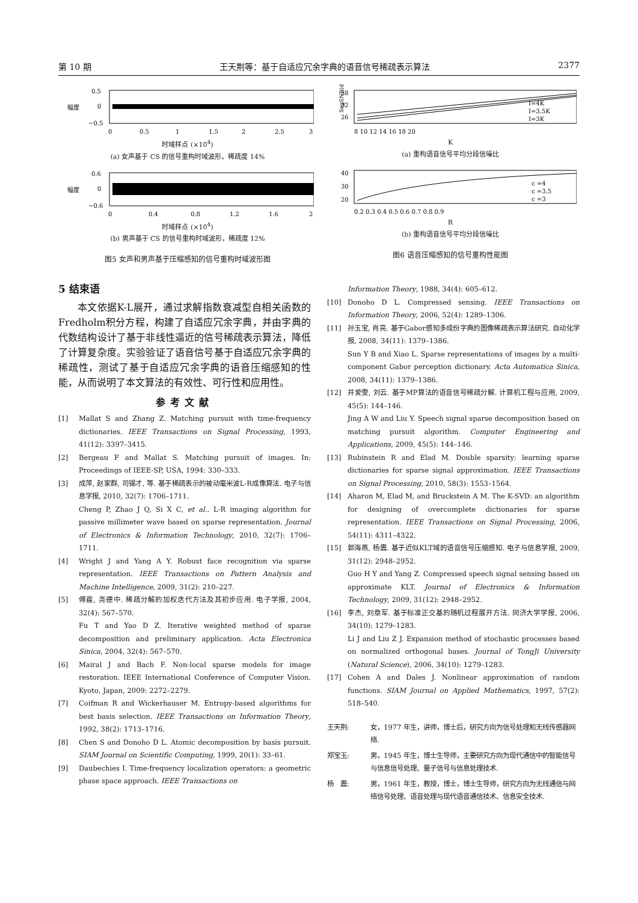第 10 期 王天荆等：基于自适应冗余字典的语音信号稀疏表示算法 2377
幅度
0.5
0
−0.5
0
0.5
1
1.5
2
2.5
3
时域样点 (×10<sup>4</sup>)
(a) 女声基于 CS 的信号重构时域波形，稀疏度 14%
幅度
0.6
0
−0.6
0
0.4
0.8
1.2
1.6
2
时域样点 (×10<sup>4</sup>)
(b) 男声基于 CS 的信号重构时域波形，稀疏度 12%
图5 女声和男声基于压缩感知的信号重构时域波形图
SegSNR(dB)
38
32
26
I=4K
I=3.5K
I=3K
8 10 12 14 16 18 20
K
(a) 重构语音信号平均分段信噪比
40
30
20
c =4
c =3.5
c =3
0.2 0.3 0.4 0.5 0.6 0.7 0.8 0.9
R
(b) 重构语音信号平均分段信噪比
图6 语音压缩感知的信号重构性能图
5 结束语
本文依据K-L展开，通过求解指数衰减型自相关函数的Fredholm积分方程，构建了自适应冗余字典，并由字典的代数结构设计了基于非线性逼近的信号稀疏表示算法，降低了计算复杂度。实验验证了语音信号基于自适应冗余字典的稀疏性，测试了基于自适应冗余字典的语音压缩感知的性能，从而说明了本文算法的有效性、可行性和应用性。
参考文献
[1] Mallat S and Zhang Z. Matching pursuit with time-frequency dictionaries. IEEE Transactions on Signal Processing, 1993, 41(12): 3397–3415.
[2] Bergeau F and Mallat S. Matching pursuit of images. In: Proceedings of IEEE-SP, USA, 1994: 330–333.
[3] 成萍, 赵家群, 司锡才, 等. 基于稀疏表示的被动毫米波L-R成像算法. 电子与信息学报, 2010, 32(7): 1706–1711.
Cheng P, Zhao J Q, Si X C, et al.. L-R imaging algorithm for passive millimeter wave based on sparse representation. Journal of Electronics & Information Technology, 2010, 32(7): 1706–1711.
[4] Wright J and Yang A Y. Robust face recognition via sparse representation. IEEE Transactions on Pattern Analysis and Machine Intelligence, 2009, 31(2): 210–227.
[5] 傅霆, 尧德中. 稀疏分解的加权迭代方法及其初步应用. 电子学报, 2004, 32(4): 567–570.
Fu T and Yao D Z. Iterative weighted method of sparse decomposition and preliminary application. Acta Electronica Sinica, 2004, 32(4): 567–570.
[6] Mairal J and Bach F. Non-local sparse models for image restoration. IEEE International Conference of Computer Vision. Kyoto, Japan, 2009: 2272–2279.
[7] Coifman R and Wickerhauser M. Entropy-based algorithms for best basis selection. IEEE Transactions on Information Theory, 1992, 38(2): 1713–1716.
[8] Chen S and Donoho D L. Atomic decomposition by basis pursuit. SIAM Journal on Scientific Computing, 1999, 20(1): 33–61.
[9] Daubechies I. Time-frequency localization operators: a geometric phase space approach. IEEE Transactions on
Information Theory, 1988, 34(4): 605–612.
[10] Donoho D L. Compressed sensing. IEEE Transactions on Information Theory, 2006, 52(4): 1289–1306.
[11] 孙玉宝, 肖亮. 基于Gabor感知多成份字典的图像稀疏表示算法研究. 自动化学报, 2008, 34(11): 1379–1386.
Sun Y B and Xiao L. Sparse representations of images by a multi-component Gabor perception dictionary. Acta Automatica Sinica, 2008, 34(11): 1379–1386.
[12] 井爱雯, 刘云. 基于MP算法的语音信号稀疏分解. 计算机工程与应用, 2009, 45(5): 144–146.
Jing A W and Liu Y. Speech signal sparse decomposition based on matching pursuit algorithm. Computer Engineering and Applications, 2009, 45(5): 144–146.
[13] Rubinstein R and Elad M. Double sparsity: learning sparse dictionaries for sparse signal approximation. IEEE Transactions on Signal Processing, 2010, 58(3): 1553–1564.
[14] Aharon M, Elad M, and Bruckstein A M. The K-SVD: an algorithm for designing of overcomplete dictionaries for sparse representation. IEEE Transactions on Signal Processing, 2006, 54(11): 4311–4322.
[15] 郭海燕, 杨震. 基于近似KLT域的语音信号压缩感知. 电子与信息学报, 2009, 31(12): 2948–2952.
Guo H Y and Yang Z. Compressed speech signal sensing based on approximate KLT. Journal of Electronics & Information Technology, 2009, 31(12): 2948–2952.
[16] 李杰, 刘章军. 基于标准正交基的随机过程展开方法. 同济大学学报, 2006, 34(10): 1279–1283.
Li J and Liu Z J. Expansion method of stochastic processes based on normalized orthogonal bases. Journal of TongJi University (Natural Science), 2006, 34(10): 1279–1283.
[17] Cohen A and Dales J. Nonlinear approximation of random functions. SIAM Journal on Applied Mathematics, 1997, 57(2): 518–540.
王天荆: 女，1977 年生，讲师，博士后，研究方向为信号处理和无线传感器网络.
郑宝玉: 男，1945 年生，博士生导师，主要研究方向为现代通信中的智能信号与信息信号处理、量子信号与信息处理技术.
杨　震: 男，1961 年生，教授，博士，博士生导师，研究方向为无线通信与网络信号处理、语音处理与现代语音通信技术、信息安全技术.